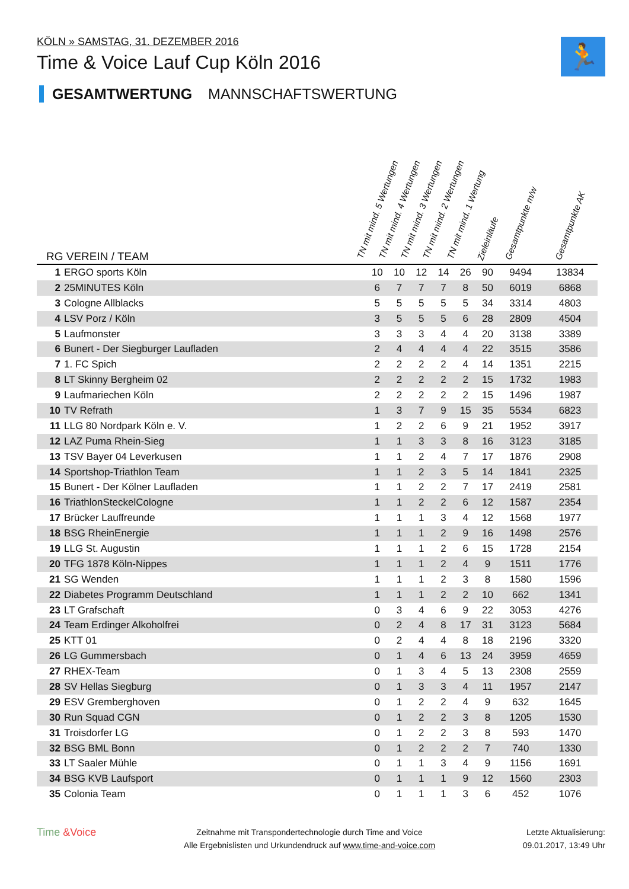KÖLN » SAMSTAG, 31. DEZEMBER 2016
Time & Voice Lauf Cup Köln 2016
🏃
GESAMTWERTUNG MANNSCHAFTSWERTUNG
| RG VEREIN / TEAM | | TN mit mind. 5 Wertungen | TN mit mind. 4 Wertungen | TN mit mind. 3 Wertungen | TN mit mind. 2 Wertungen | TN mit mind. 1 Wertung | Zieleinläufe | Gesamtpunkte m/w | Gesamtpunkte AK |
| --- | --- | --- | --- | --- | --- | --- | --- | --- | --- |
| 1 | ERGO sports Köln | 10 | 10 | 12 | 14 | 26 | 90 | 9494 | 13834 |
| 2 | 25MINUTES Köln | 6 | 7 | 7 | 7 | 8 | 50 | 6019 | 6868 |
| 3 | Cologne Allblacks | 5 | 5 | 5 | 5 | 5 | 34 | 3314 | 4803 |
| 4 | LSV Porz / Köln | 3 | 5 | 5 | 5 | 6 | 28 | 2809 | 4504 |
| 5 | Laufmonster | 3 | 3 | 3 | 4 | 4 | 20 | 3138 | 3389 |
| 6 | Bunert - Der Siegburger Laufladen | 2 | 4 | 4 | 4 | 4 | 22 | 3515 | 3586 |
| 7 | 1. FC Spich | 2 | 2 | 2 | 2 | 4 | 14 | 1351 | 2215 |
| 8 | LT Skinny Bergheim 02 | 2 | 2 | 2 | 2 | 2 | 15 | 1732 | 1983 |
| 9 | Laufmariechen Köln | 2 | 2 | 2 | 2 | 2 | 15 | 1496 | 1987 |
| 10 | TV Refrath | 1 | 3 | 7 | 9 | 15 | 35 | 5534 | 6823 |
| 11 | LLG 80 Nordpark Köln e. V. | 1 | 2 | 2 | 6 | 9 | 21 | 1952 | 3917 |
| 12 | LAZ Puma Rhein-Sieg | 1 | 1 | 3 | 3 | 8 | 16 | 3123 | 3185 |
| 13 | TSV Bayer 04 Leverkusen | 1 | 1 | 2 | 4 | 7 | 17 | 1876 | 2908 |
| 14 | Sportshop-Triathlon Team | 1 | 1 | 2 | 3 | 5 | 14 | 1841 | 2325 |
| 15 | Bunert - Der Kölner Laufladen | 1 | 1 | 2 | 2 | 7 | 17 | 2419 | 2581 |
| 16 | TriathlonSteckelCologne | 1 | 1 | 2 | 2 | 6 | 12 | 1587 | 2354 |
| 17 | Brücker Lauffreunde | 1 | 1 | 1 | 3 | 4 | 12 | 1568 | 1977 |
| 18 | BSG RheinEnergie | 1 | 1 | 1 | 2 | 9 | 16 | 1498 | 2576 |
| 19 | LLG St. Augustin | 1 | 1 | 1 | 2 | 6 | 15 | 1728 | 2154 |
| 20 | TFG 1878 Köln-Nippes | 1 | 1 | 1 | 2 | 4 | 9 | 1511 | 1776 |
| 21 | SG Wenden | 1 | 1 | 1 | 2 | 3 | 8 | 1580 | 1596 |
| 22 | Diabetes Programm Deutschland | 1 | 1 | 1 | 2 | 2 | 10 | 662 | 1341 |
| 23 | LT Grafschaft | 0 | 3 | 4 | 6 | 9 | 22 | 3053 | 4276 |
| 24 | Team Erdinger Alkoholfrei | 0 | 2 | 4 | 8 | 17 | 31 | 3123 | 5684 |
| 25 | KTT 01 | 0 | 2 | 4 | 4 | 8 | 18 | 2196 | 3320 |
| 26 | LG Gummersbach | 0 | 1 | 4 | 6 | 13 | 24 | 3959 | 4659 |
| 27 | RHEX-Team | 0 | 1 | 3 | 4 | 5 | 13 | 2308 | 2559 |
| 28 | SV Hellas Siegburg | 0 | 1 | 3 | 3 | 4 | 11 | 1957 | 2147 |
| 29 | ESV Gremberghoven | 0 | 1 | 2 | 2 | 4 | 9 | 632 | 1645 |
| 30 | Run Squad CGN | 0 | 1 | 2 | 2 | 3 | 8 | 1205 | 1530 |
| 31 | Troisdorfer LG | 0 | 1 | 2 | 2 | 3 | 8 | 593 | 1470 |
| 32 | BSG BML Bonn | 0 | 1 | 2 | 2 | 2 | 7 | 740 | 1330 |
| 33 | LT Saaler Mühle | 0 | 1 | 1 | 3 | 4 | 9 | 1156 | 1691 |
| 34 | BSG KVB Laufsport | 0 | 1 | 1 | 1 | 9 | 12 | 1560 | 2303 |
| 35 | Colonia Team | 0 | 1 | 1 | 1 | 3 | 6 | 452 | 1076 |
Time &Voice
Zeitnahme mit Transpondertechnologie durch Time and Voice
Alle Ergebnislisten und Urkundendruck auf www.time-and-voice.com
Letzte Aktualisierung:
09.01.2017, 13:49 Uhr